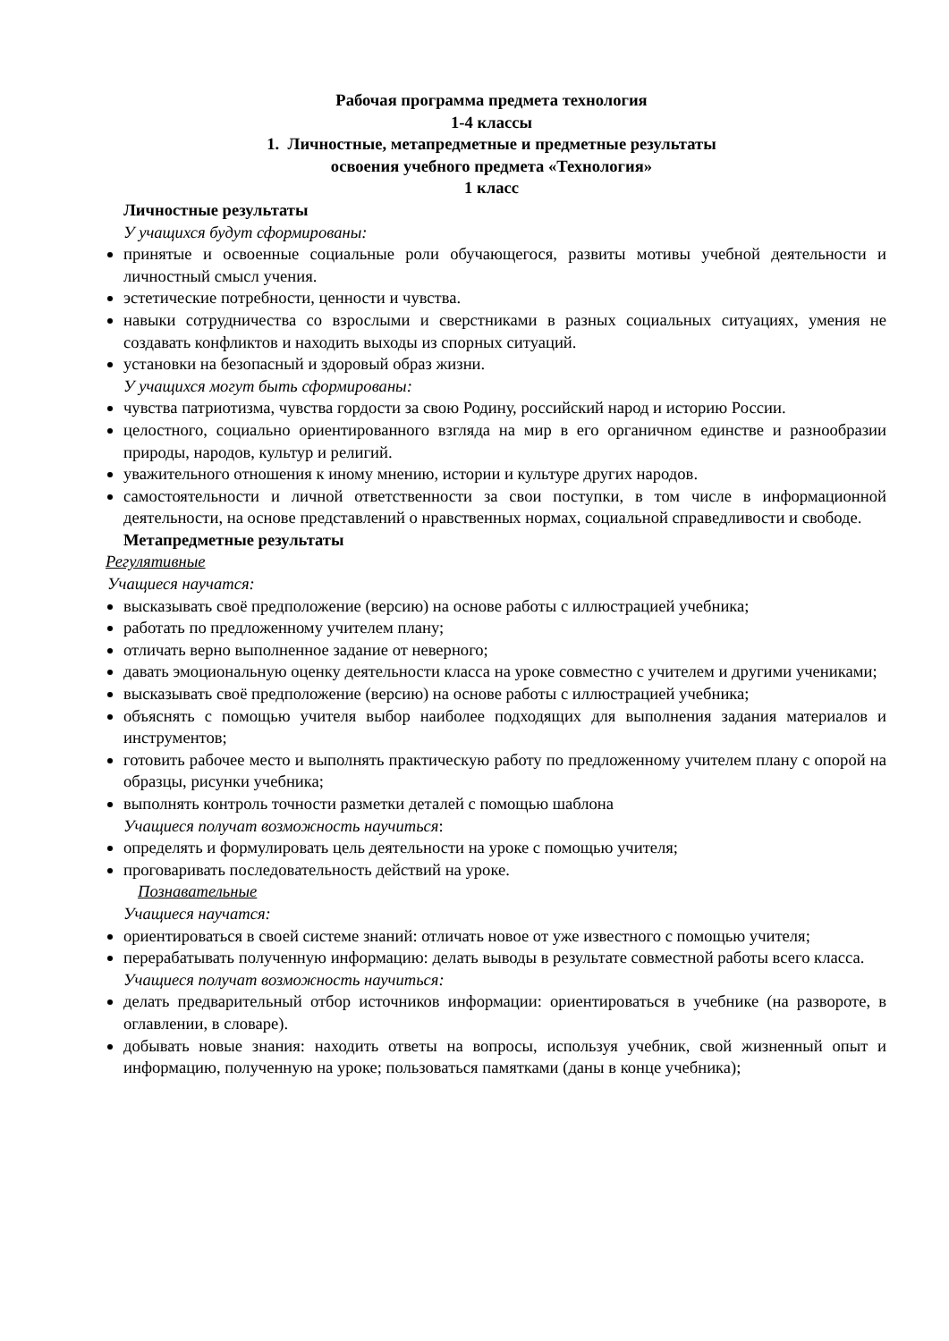Рабочая программа предмета технология
1-4 классы
1. Личностные, метапредметные и предметные результаты
освоения учебного предмета «Технология»
1 класс
Личностные результаты
У учащихся будут сформированы:
принятые и освоенные социальные роли обучающегося, развиты мотивы учебной деятельности и личностный смысл учения.
эстетические потребности, ценности и чувства.
навыки сотрудничества со взрослыми и сверстниками в разных социальных ситуациях, умения не создавать конфликтов и находить выходы из спорных ситуаций.
установки на безопасный и здоровый образ жизни.
У учащихся могут быть сформированы:
чувства патриотизма, чувства гордости за свою Родину, российский народ и историю России.
целостного, социально ориентированного взгляда на мир в его органичном единстве и разнообразии природы, народов, культур и религий.
уважительного отношения к иному мнению, истории и культуре других народов.
самостоятельности и личной ответственности за свои поступки, в том числе в информационной деятельности, на основе представлений о нравственных нормах, социальной справедливости и свободе.
Метапредметные результаты
Регулятивные
Учащиеся научатся:
высказывать своё предположение (версию) на основе работы с иллюстрацией учебника;
работать по предложенному учителем плану;
отличать верно выполненное задание от неверного;
давать эмоциональную оценку деятельности класса на уроке совместно с учителем и другими учениками;
высказывать своё предположение (версию) на основе работы с иллюстрацией учебника;
объяснять с помощью учителя выбор наиболее подходящих для выполнения задания материалов и инструментов;
готовить рабочее место и выполнять практическую работу по предложенному учителем плану с опорой на образцы, рисунки учебника;
выполнять контроль точности разметки деталей с помощью шаблона
Учащиеся получат возможность научиться:
определять и формулировать цель деятельности на уроке с помощью учителя;
проговаривать последовательность действий на уроке.
Познавательные
Учащиеся научатся:
ориентироваться в своей системе знаний: отличать новое от уже известного с помощью учителя;
перерабатывать полученную информацию: делать выводы в результате совместной работы всего класса.
Учащиеся получат возможность научиться:
делать предварительный отбор источников информации: ориентироваться в учебнике (на развороте, в оглавлении, в словаре).
добывать новые знания: находить ответы на вопросы, используя учебник, свой жизненный опыт и информацию, полученную на уроке; пользоваться памятками (даны в конце учебника);